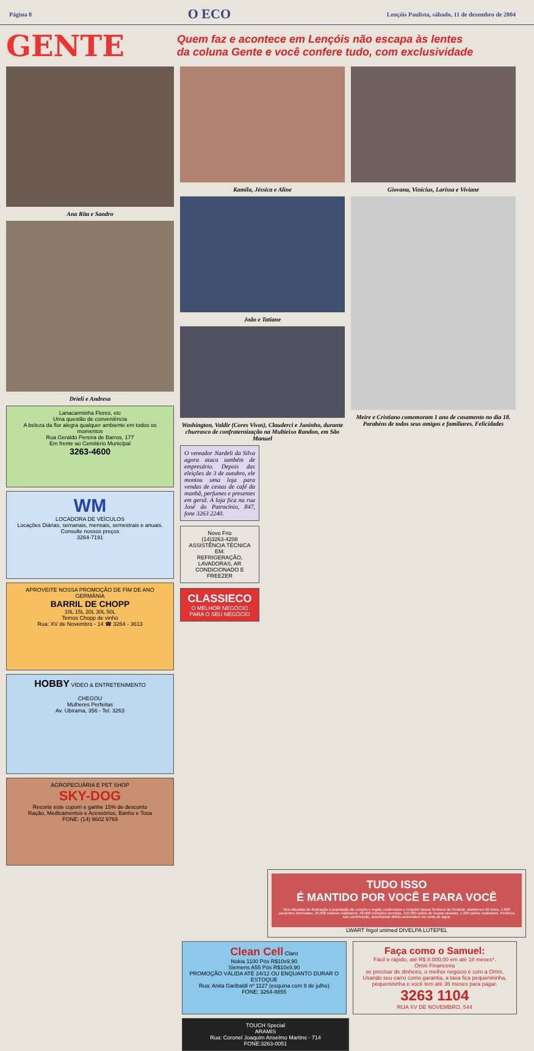Página 8 O ECO Lençóis Paulista, sábado, 11 de dezembro de 2004
GENTE
Quem faz e acontece em Lençóis não escapa às lentes
da coluna Gente e você confere tudo, com exclusividade
Ana Rita e Sandro
Drieli e Andresa
Lanacarminha Flores, etc
Uma questão de conveniência
A beleza da flor alegra qualquer ambiente em todos os momentos
Rua Geraldo Pereira de Barros, 177
Em frente ao Cemitério Municipal
3263-4600
WM
LOCADORA DE VEÍCULOS
Locações Diárias, semanais, mensais, semestrais e anuais.
Consulte nossos preços
3264-7191
APROVEITE NOSSA PROMOÇÃO DE FIM DE ANO
GERMÂNIA
BARRIL DE CHOPP
10L 15L 20L 30L 50L
Temos Chopp de vinho
Rua: XV de Novembro - 14 ☎ 3264 - 3613
HOBBY VÍDEO & ENTRETENIMENTO
CHEGOU
Mulheres Perfeitas
Av. Ubirama, 356 - Tel. 3263
AGROPECUÁRIA E PET SHOP
SKY-DOG
Recorte este cupom e ganhe 15% de desconto
Ração, Medicamentos e Acessórios, Banho e Tosa
FONE: (14) 9602 9769
Kamila, Jéssica e Aline
João e Tatiane
Washington, Valdir (Cores Vivas), Clauderci e Juninho, durante churrasco de confraternização na Multieixo Randon, em São Manuel
O vereador Nardeli da Silva agora ataca também de empresário. Depois das eleições de 3 de outubro, ele montou uma loja para vendas de cestas de café da manhã, perfumes e presentes em geral. A loja fica na rua José do Patrocínio, 847, fone 3263 2240.
Novo Frio
(14)3263-4208
ASSISTÊNCIA TÉCNICA EM:
REFRIGERAÇÃO, LAVADORAS, AR CONDICIONADO E FREEZER
CLASSIECO
O MELHOR NEGÓCIO PARA O SEU NEGÓCIO
Giovana, Vinicius, Larissa e Viviane
Meire e Cristiano comemoram 1 ano de casamento no dia 18. Parabéns de todos seus amigos e familiares. Felicidades
TUDO ISSO
É MANTIDO POR VOCÊ E PARA VOCÊ
Seis décadas de dedicação à população de Lençóis e região credenciam o Hospital Nossa Senhora da Piedade. Mantemos 90 leitos. 5.000 pacientes internados, 26.000 exames realizados, 46.000 refeições servidas, 100.000 quilos de roupas lavadas, 1.200 partos realizados. Pedimos sua contribuição, autorizando débito automático na conta de água.
LWART frigol unimed DIVELPA LUTEPEL
Clean Cell Claro
Nokia 1100 Pós R$10x9,90
Siemens A55 Pós R$10x9,90
PROMOÇÃO VÁLIDA ATÉ 24/12 OU ENQUANTO DURAR O ESTOQUE
Rua: Anita Garibaldi nº 1127 (esquina com 9 de julho)
FONE: 3264-8855
Faça como o Samuel:
Fácil e rápido, até R$ 8.000,00 em até 18 meses*.
Omni Financeira
se precisar de dinheiro, o melhor negócio é com a Omni.
Usando seu carro como garantia, a taxa fica pequenininha, pequenininha e você tem até 36 meses para pagar.
3263 1104
RUA XV DE NOVEMBRO, 544
TOUCH Special
ARAMIS
Rua: Coronel Joaquim Anselmo Martins - 714
FONE:3263-0051